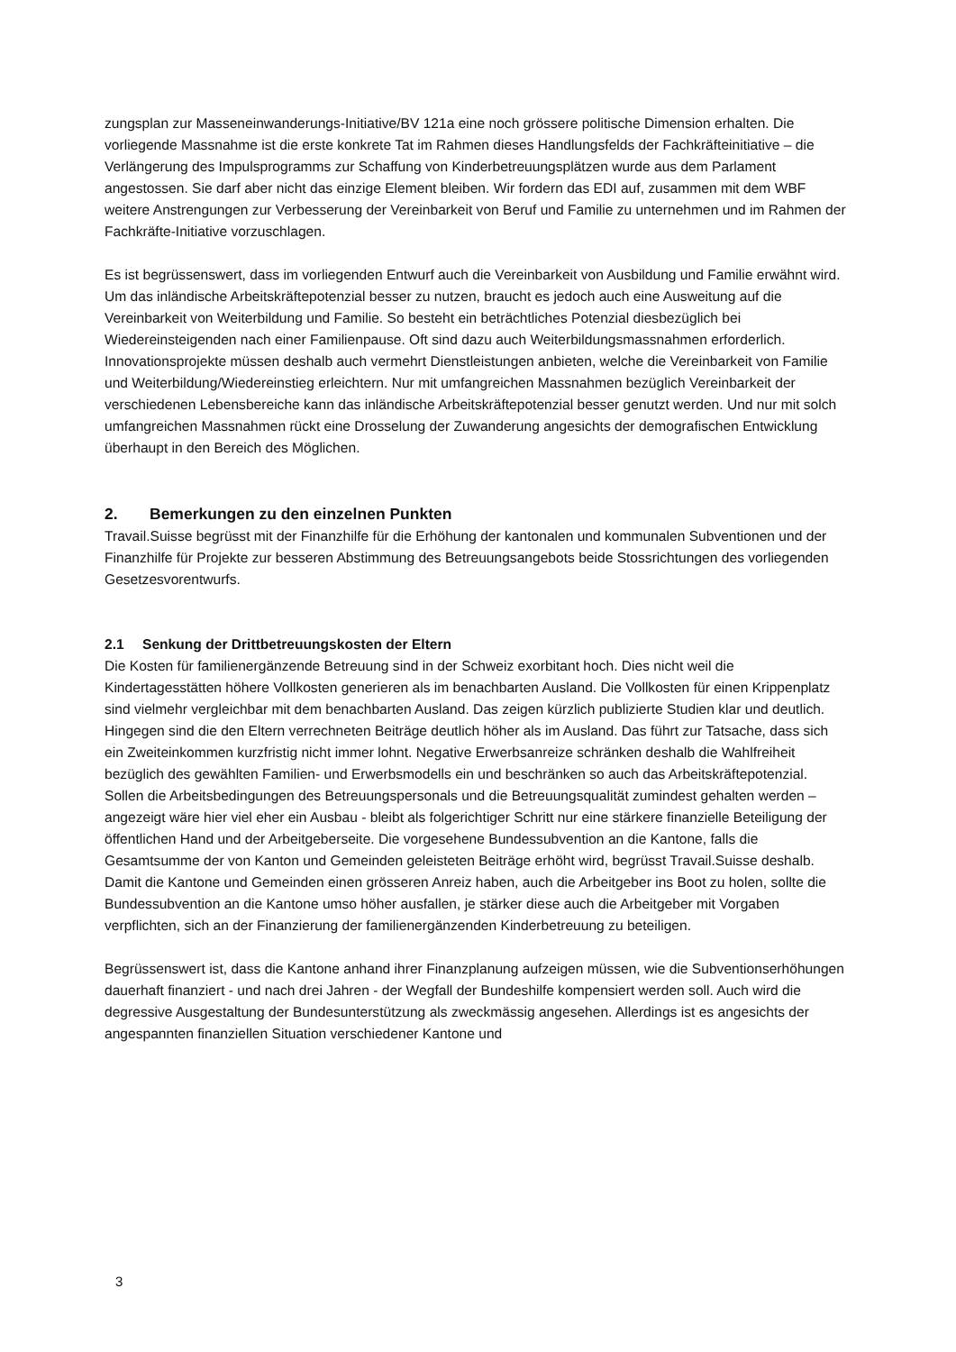zungsplan zur Masseneinwanderungs-Initiative/BV 121a eine noch grössere politische Dimension erhalten. Die vorliegende Massnahme ist die erste konkrete Tat im Rahmen dieses Handlungsfelds der Fachkräfteinitiative – die Verlängerung des Impulsprogramms zur Schaffung von Kinderbetreuungsplätzen wurde aus dem Parlament angestossen. Sie darf aber nicht das einzige Element bleiben. Wir fordern das EDI auf, zusammen mit dem WBF weitere Anstrengungen zur Verbesserung der Vereinbarkeit von Beruf und Familie zu unternehmen und im Rahmen der Fachkräfte-Initiative vorzuschlagen.
Es ist begrüssenswert, dass im vorliegenden Entwurf auch die Vereinbarkeit von Ausbildung und Familie erwähnt wird. Um das inländische Arbeitskräftepotenzial besser zu nutzen, braucht es jedoch auch eine Ausweitung auf die Vereinbarkeit von Weiterbildung und Familie. So besteht ein beträchtliches Potenzial diesbezüglich bei Wiedereinsteigenden nach einer Familienpause. Oft sind dazu auch Weiterbildungsmassnahmen erforderlich. Innovationsprojekte müssen deshalb auch vermehrt Dienstleistungen anbieten, welche die Vereinbarkeit von Familie und Weiterbildung/Wiedereinstieg erleichtern. Nur mit umfangreichen Massnahmen bezüglich Vereinbarkeit der verschiedenen Lebensbereiche kann das inländische Arbeitskräftepotenzial besser genutzt werden. Und nur mit solch umfangreichen Massnahmen rückt eine Drosselung der Zuwanderung angesichts der demografischen Entwicklung überhaupt in den Bereich des Möglichen.
2. Bemerkungen zu den einzelnen Punkten
Travail.Suisse begrüsst mit der Finanzhilfe für die Erhöhung der kantonalen und kommunalen Subventionen und der Finanzhilfe für Projekte zur besseren Abstimmung des Betreuungsangebots beide Stossrichtungen des vorliegenden Gesetzesvorentwurfs.
2.1 Senkung der Drittbetreuungskosten der Eltern
Die Kosten für familienergänzende Betreuung sind in der Schweiz exorbitant hoch. Dies nicht weil die Kindertagesstätten höhere Vollkosten generieren als im benachbarten Ausland. Die Vollkosten für einen Krippenplatz sind vielmehr vergleichbar mit dem benachbarten Ausland. Das zeigen kürzlich publizierte Studien klar und deutlich. Hingegen sind die den Eltern verrechneten Beiträge deutlich höher als im Ausland. Das führt zur Tatsache, dass sich ein Zweiteinkommen kurzfristig nicht immer lohnt. Negative Erwerbsanreize schränken deshalb die Wahlfreiheit bezüglich des gewählten Familien- und Erwerbsmodells ein und beschränken so auch das Arbeitskräftepotenzial. Sollen die Arbeitsbedingungen des Betreuungspersonals und die Betreuungsqualität zumindest gehalten werden – angezeigt wäre hier viel eher ein Ausbau - bleibt als folgerichtiger Schritt nur eine stärkere finanzielle Beteiligung der öffentlichen Hand und der Arbeitgeberseite. Die vorgesehene Bundessubvention an die Kantone, falls die Gesamtsumme der von Kanton und Gemeinden geleisteten Beiträge erhöht wird, begrüsst Travail.Suisse deshalb. Damit die Kantone und Gemeinden einen grösseren Anreiz haben, auch die Arbeitgeber ins Boot zu holen, sollte die Bundessubvention an die Kantone umso höher ausfallen, je stärker diese auch die Arbeitgeber mit Vorgaben verpflichten, sich an der Finanzierung der familienergänzenden Kinderbetreuung zu beteiligen.
Begrüssenswert ist, dass die Kantone anhand ihrer Finanzplanung aufzeigen müssen, wie die Subventionserhöhungen dauerhaft finanziert - und nach drei Jahren - der Wegfall der Bundeshilfe kompensiert werden soll. Auch wird die degressive Ausgestaltung der Bundesunterstützung als zweckmässig angesehen. Allerdings ist es angesichts der angespannten finanziellen Situation verschiedener Kantone und
3